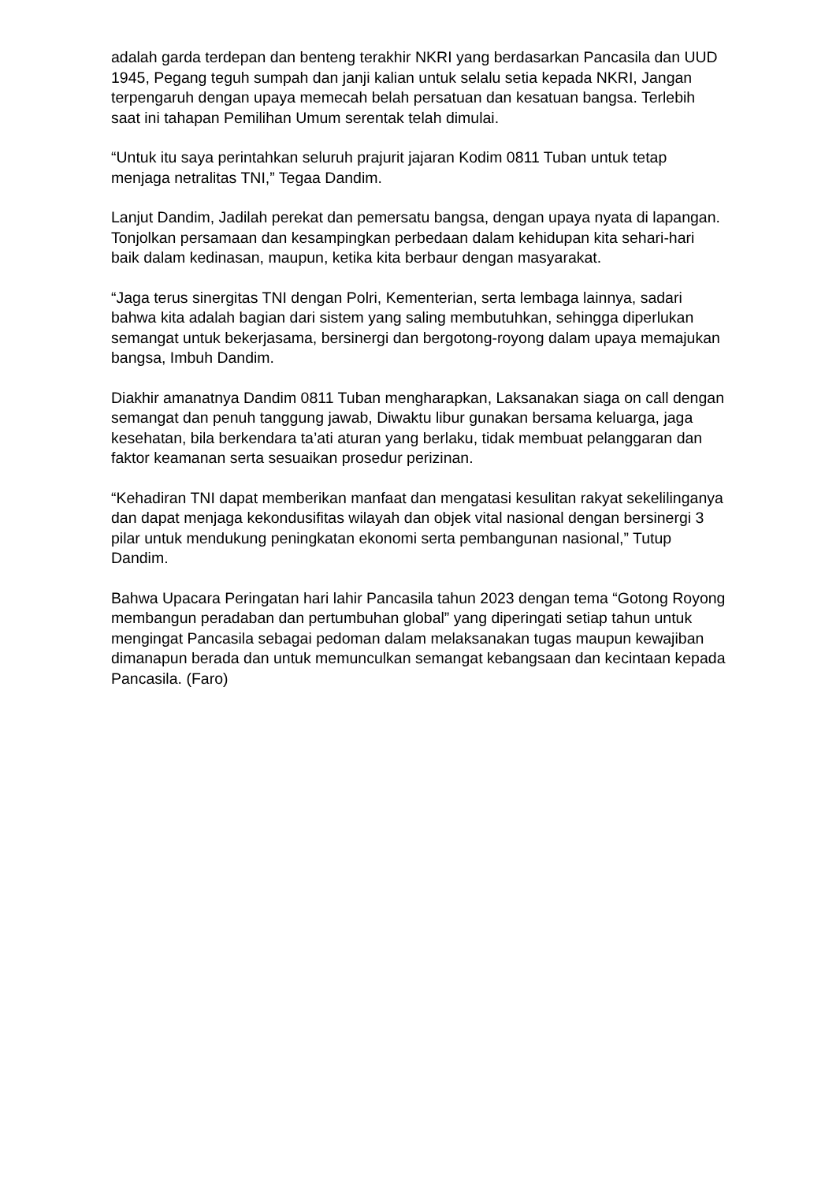adalah garda terdepan dan benteng terakhir NKRI yang berdasarkan Pancasila dan UUD 1945, Pegang teguh sumpah dan janji kalian untuk selalu setia kepada NKRI, Jangan terpengaruh dengan upaya memecah belah persatuan dan kesatuan bangsa. Terlebih saat ini tahapan Pemilihan Umum serentak telah dimulai.
“Untuk itu saya perintahkan seluruh prajurit jajaran Kodim 0811 Tuban untuk tetap menjaga netralitas TNI,” Tegaa Dandim.
Lanjut Dandim, Jadilah perekat dan pemersatu bangsa, dengan upaya nyata di lapangan. Tonjolkan persamaan dan kesampingkan perbedaan dalam kehidupan kita sehari-hari baik dalam kedinasan, maupun, ketika kita berbaur dengan masyarakat.
“Jaga terus sinergitas TNI dengan Polri, Kementerian, serta lembaga lainnya, sadari bahwa kita adalah bagian dari sistem yang saling membutuhkan, sehingga diperlukan semangat untuk bekerjasama, bersinergi dan bergotong-royong dalam upaya memajukan bangsa, Imbuh Dandim.
Diakhir amanatnya Dandim 0811 Tuban mengharapkan, Laksanakan siaga on call dengan semangat dan penuh tanggung jawab, Diwaktu libur gunakan bersama keluarga, jaga kesehatan, bila berkendara ta’ati aturan yang berlaku, tidak membuat pelanggaran dan faktor keamanan serta sesuaikan prosedur perizinan.
“Kehadiran TNI dapat memberikan manfaat dan mengatasi kesulitan rakyat sekelilinganya dan dapat menjaga kekondusifitas wilayah dan objek vital nasional dengan bersinergi 3 pilar untuk mendukung peningkatan ekonomi serta pembangunan nasional,” Tutup Dandim.
Bahwa Upacara Peringatan hari lahir Pancasila tahun 2023 dengan tema “Gotong Royong membangun peradaban dan pertumbuhan global” yang diperingati setiap tahun untuk mengingat Pancasila sebagai pedoman dalam melaksanakan tugas maupun kewajiban dimanapun berada dan untuk memunculkan semangat kebangsaan dan kecintaan kepada Pancasila. (Faro)